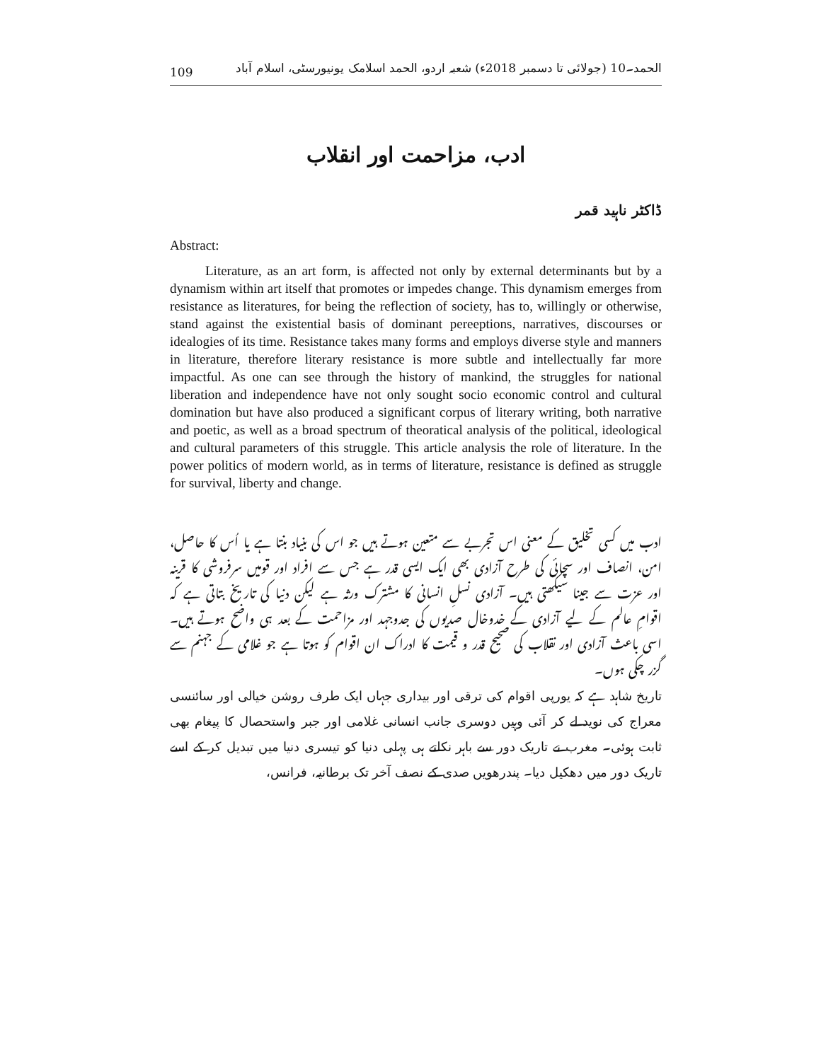109 الحمد۔10 (جولائی تا دسمبر 2018ء) شعبہ اردو، الحمد اسلامک یونیورسٹی، اسلام آباد
ادب، مزاحمت اور انقلاب
ڈاکٹر ناہید قمر
Abstract:
Literature, as an art form, is affected not only by external determinants but by a dynamism within art itself that promotes or impedes change. This dynamism emerges from resistance as literatures, for being the reflection of society, has to, willingly or otherwise, stand against the existential basis of dominant pereeptions, narratives, discourses or idealogies of its time. Resistance takes many forms and employs diverse style and manners in literature, therefore literary resistance is more subtle and intellectually far more impactful. As one can see through the history of mankind, the struggles for national liberation and independence have not only sought socio economic control and cultural domination but have also produced a significant corpus of literary writing, both narrative and poetic, as well as a broad spectrum of theoratical analysis of the political, ideological and cultural parameters of this struggle. This article analysis the role of literature. In the power politics of modern world, as in terms of literature, resistance is defined as struggle for survival, liberty and change.
ادب میں کسی تخلیق کے معنی اس تجربے سے متعین ہوتے ہیں جو اس کی بنیاد بنتا ہے یا اُس کا حاصل، امن، انصاف اور سچائی کی طرح آزادی بھی ایک ایسی قدر ہے جس سے افراد اور قومیں سرفروشی کا قرینہ اور عزت سے جینا سیکھتی ہیں۔ آزادی نسلِ انسانی کا مشترک ورثہ ہے لیکن دنیا کی تاریخ بتاتی ہے کہ اقوامِ عالم کے لیے آزادی کے خدوخال صدیوں کی جدوجہد اور مزاحمت کے بعد ہی واضح ہوتے ہیں۔ اسی باعث آزادی اور نقلاب کی صحیح قدر و قیمت کا ادراک ان اقوام کو ہوتا ہے جو غلامی کے جہنم سے گزر چکی ہوں۔
تاریخ شاہد ہے کہ یورپی اقوام کی ترقی اور بیداری جہاں ایک طرف روشن خیالی اور سائنسی معراج کی نوید لے کر آئی وہیں دوسری جانب انسانی غلامی اور جبر واستحصال کا پیغام بھی ثابت ہوئی۔ مغرب نے تاریک دور سے باہر نکلتے ہی پہلی دنیا کو تیسری دنیا میں تبدیل کر کے اسے تاریک دور میں دھکیل دیا۔ پندرھویں صدی کے نصف آخر تک برطانیہ، فرانس،